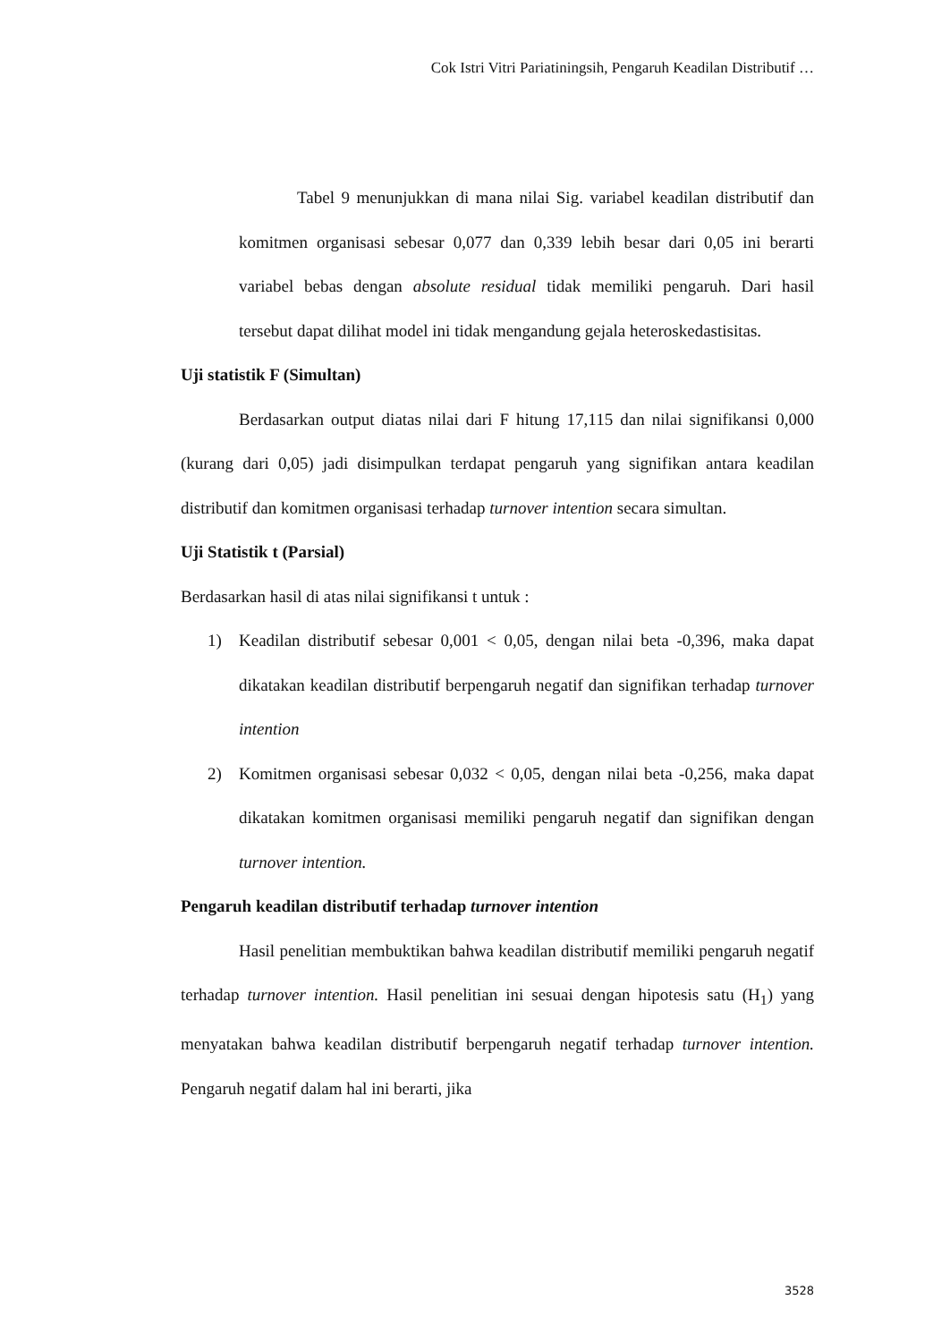Cok Istri Vitri Pariatiningsih, Pengaruh Keadilan Distributif …
Tabel 9 menunjukkan di mana nilai Sig. variabel keadilan distributif dan komitmen organisasi sebesar 0,077 dan 0,339 lebih besar dari 0,05 ini berarti variabel bebas dengan absolute residual tidak memiliki pengaruh. Dari hasil tersebut dapat dilihat model ini tidak mengandung gejala heteroskedastisitas.
Uji statistik F (Simultan)
Berdasarkan output diatas nilai dari F hitung 17,115 dan nilai signifikansi 0,000 (kurang dari 0,05) jadi disimpulkan terdapat pengaruh yang signifikan antara keadilan distributif dan komitmen organisasi terhadap turnover intention secara simultan.
Uji Statistik t (Parsial)
Berdasarkan hasil di atas nilai signifikansi t untuk :
1) Keadilan distributif sebesar 0,001 < 0,05, dengan nilai beta -0,396, maka dapat dikatakan keadilan distributif berpengaruh negatif dan signifikan terhadap turnover intention
2) Komitmen organisasi sebesar 0,032 < 0,05, dengan nilai beta -0,256, maka dapat dikatakan komitmen organisasi memiliki pengaruh negatif dan signifikan dengan turnover intention.
Pengaruh keadilan distributif terhadap turnover intention
Hasil penelitian membuktikan bahwa keadilan distributif memiliki pengaruh negatif terhadap turnover intention. Hasil penelitian ini sesuai dengan hipotesis satu (H<sub>1</sub>) yang menyatakan bahwa keadilan distributif berpengaruh negatif terhadap turnover intention. Pengaruh negatif dalam hal ini berarti, jika
3528